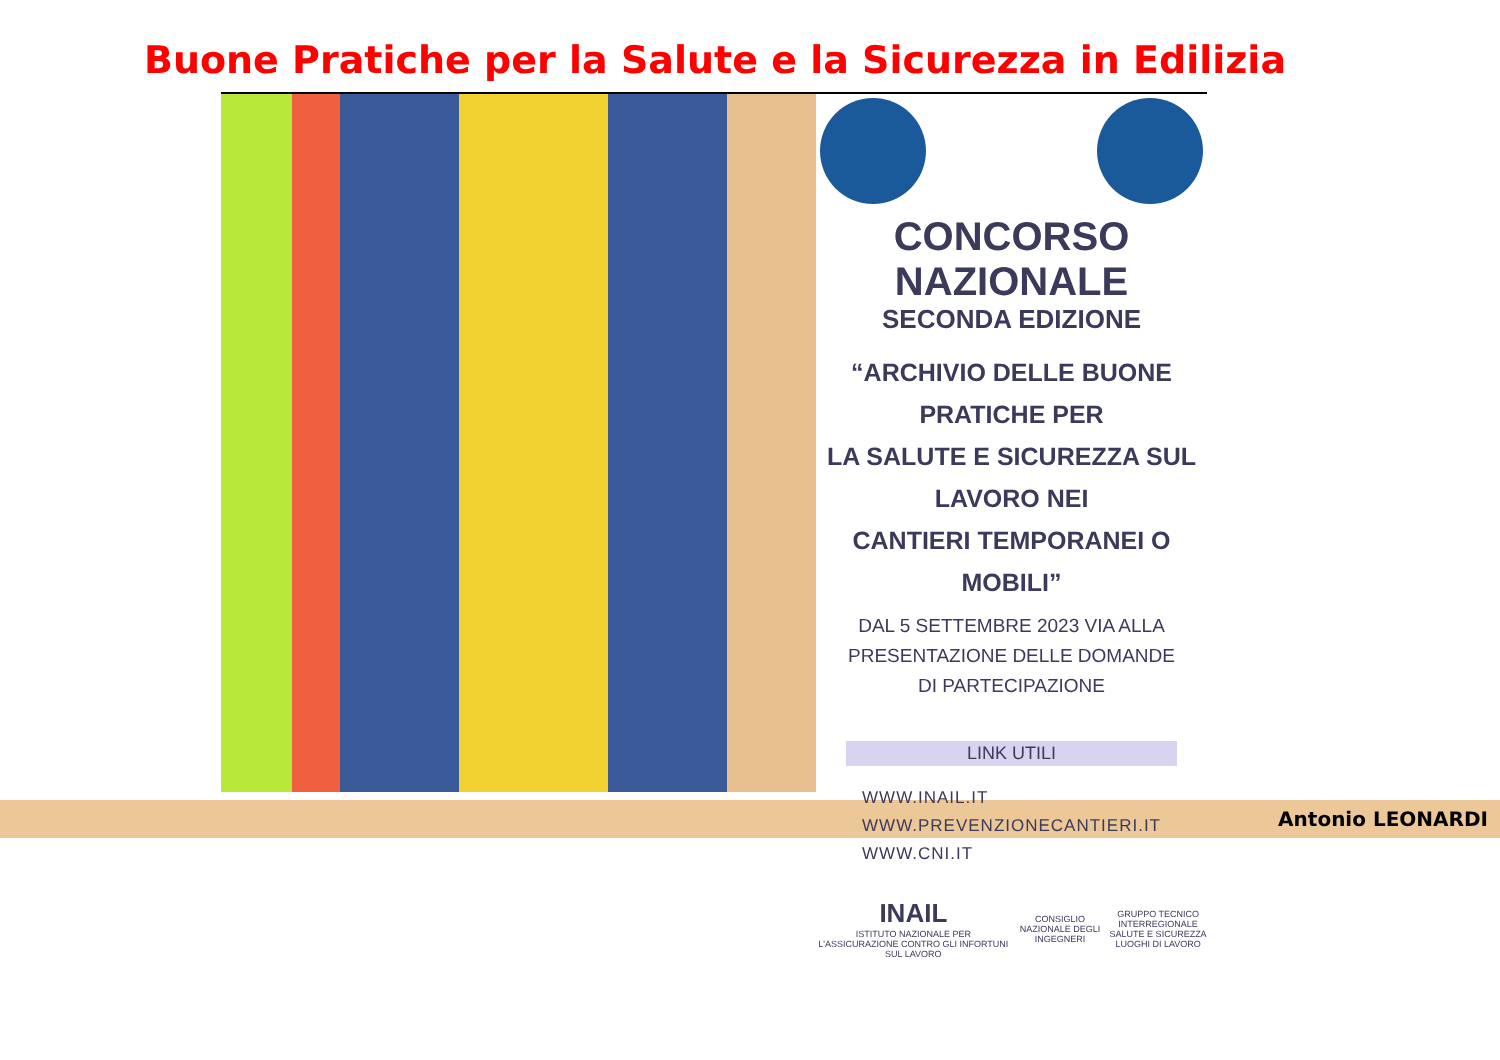Buone Pratiche per la Salute e la Sicurezza in Edilizia
CONCORSO NAZIONALE
SECONDA EDIZIONE
“ARCHIVIO DELLE BUONE PRATICHE PER
LA SALUTE E SICUREZZA SUL LAVORO NEI
CANTIERI TEMPORANEI O MOBILI”
DAL 5 SETTEMBRE 2023 VIA ALLA
PRESENTAZIONE DELLE DOMANDE
DI PARTECIPAZIONE
LINK UTILI
WWW.INAIL.IT
WWW.PREVENZIONECANTIERI.IT
WWW.CNI.IT
INAIL
ISTITUTO NAZIONALE PER L'ASSICURAZIONE CONTRO GLI INFORTUNI SUL LAVORO
CONSIGLIO NAZIONALE DEGLI INGEGNERI
GRUPPO TECNICO INTERREGIONALE
SALUTE E SICUREZZA LUOGHI DI LAVORO
Antonio LEONARDI